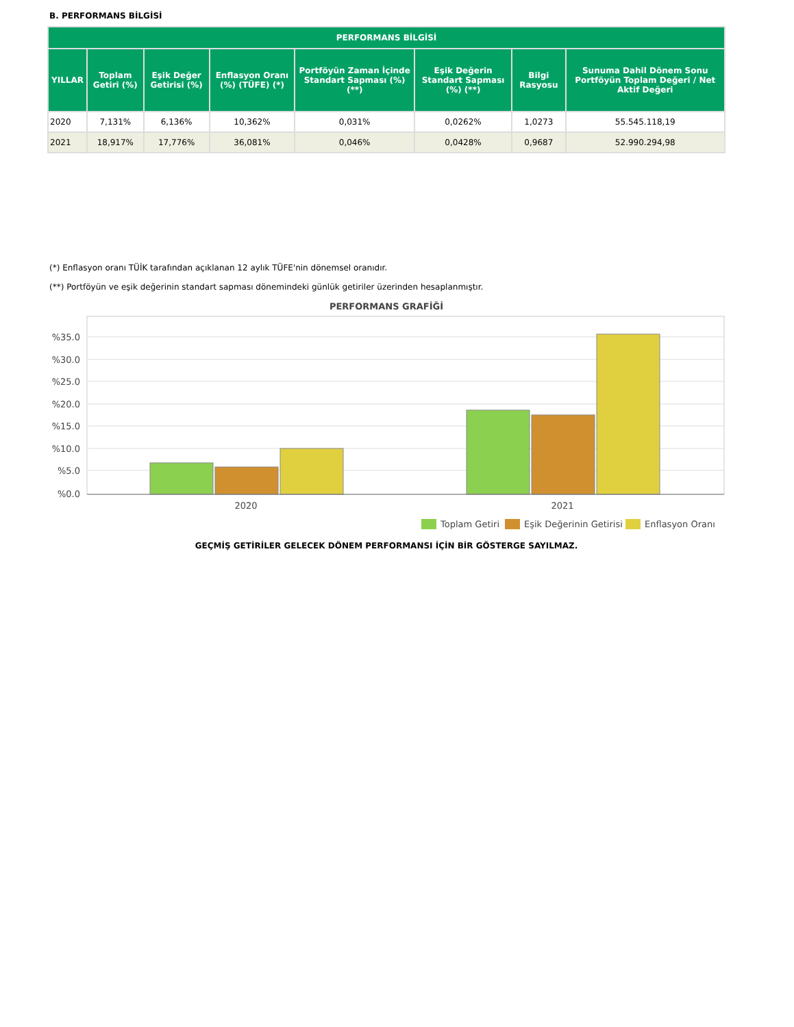B. PERFORMANS BİLGİSİ
| PERFORMANS BİLGİSİ | | | | | | | |
| --- | --- | --- | --- | --- | --- | --- | --- |
| YILLAR | Toplam Getiri (%) | Eşik Değer Getirisi (%) | Enflasyon Oranı (%) (TÜFE) (*) | Portföyün Zaman İçinde Standart Sapması (%) (**) | Eşik Değerin Standart Sapması (%) (**) | Bilgi Rasyosu | Sunuma Dahil Dönem Sonu Portföyün Toplam Değeri / Net Aktif Değeri |
| 2020 | 7,131% | 6,136% | 10,362% | 0,031% | 0,0262% | 1,0273 | 55.545.118,19 |
| 2021 | 18,917% | 17,776% | 36,081% | 0,046% | 0,0428% | 0,9687 | 52.990.294,98 |
(*) Enflasyon oranı TÜİK tarafından açıklanan 12 aylık TÜFE'nin dönemsel oranıdır.
(**) Portföyün ve eşik değerinin standart sapması dönemindeki günlük getiriler üzerinden hesaplanmıştır.
PERFORMANS GRAFİĞİ
%35.0
%30.0
%25.0
%20.0
%15.0
%10.0
%5.0
%0.0
2020
2021
Toplam Getiri
Eşik Değerinin Getirisi
Enflasyon Oranı
GEÇMİŞ GETİRİLER GELECEK DÖNEM PERFORMANSI İÇİN BİR GÖSTERGE SAYILMAZ.